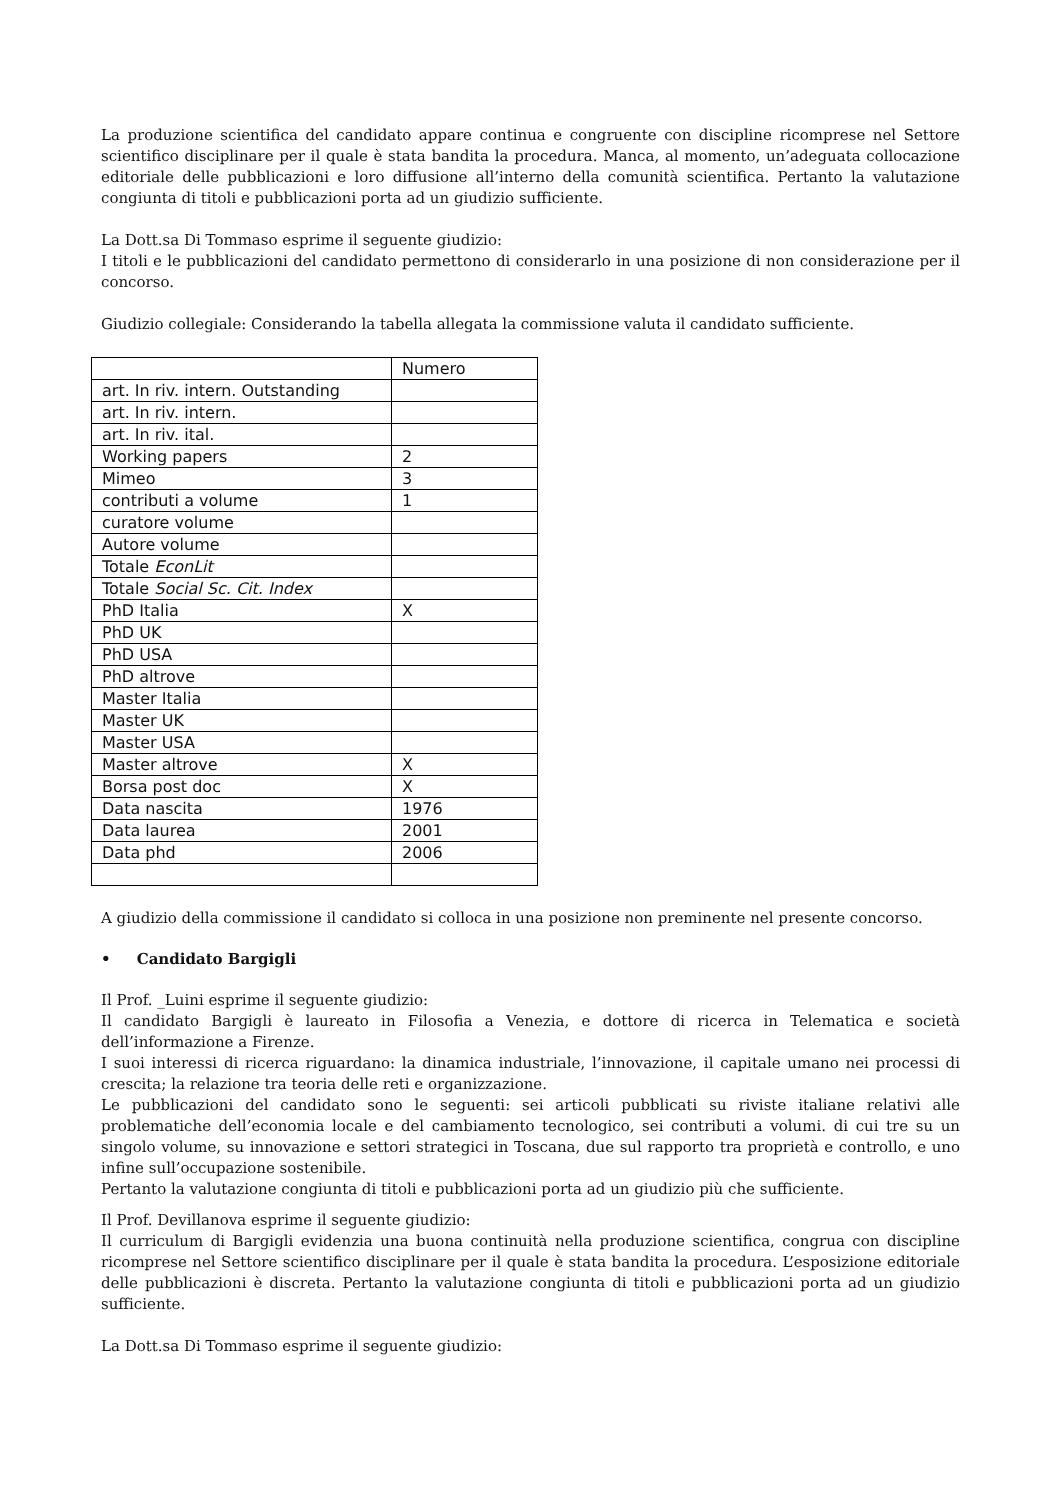La produzione scientifica del candidato appare continua e congruente con discipline ricomprese nel Settore scientifico disciplinare per il quale è stata bandita la procedura. Manca, al momento, un’adeguata collocazione editoriale delle pubblicazioni e loro diffusione all’interno della comunità scientifica. Pertanto la valutazione congiunta di titoli e pubblicazioni porta ad un giudizio sufficiente.
La Dott.sa Di Tommaso esprime il seguente giudizio:
I titoli e le pubblicazioni del candidato permettono di considerarlo in una posizione di non considerazione per il concorso.
Giudizio collegiale: Considerando la tabella allegata la commissione valuta il candidato sufficiente.
| | Numero |
| art. In riv. intern. Outstanding | |
| art. In riv. intern. | |
| art. In riv. ital. | |
| Working papers | 2 |
| Mimeo | 3 |
| contributi a volume | 1 |
| curatore volume | |
| Autore volume | |
| Totale EconLit | |
| Totale Social Sc. Cit. Index | |
| PhD Italia | X |
| PhD UK | |
| PhD USA | |
| PhD altrove | |
| Master Italia | |
| Master UK | |
| Master USA | |
| Master altrove | X |
| Borsa post doc | X |
| Data nascita | 1976 |
| Data laurea | 2001 |
| Data phd | 2006 |
A giudizio della commissione il candidato si colloca in una posizione non preminente nel presente concorso.
• Candidato Bargigli
Il Prof. _Luini esprime il seguente giudizio:
Il candidato Bargigli è laureato in Filosofia a Venezia, e dottore di ricerca in Telematica e società dell’informazione a Firenze.
I suoi interessi di ricerca riguardano: la dinamica industriale, l’innovazione, il capitale umano nei processi di crescita; la relazione tra teoria delle reti e organizzazione.
Le pubblicazioni del candidato sono le seguenti: sei articoli pubblicati su riviste italiane relativi alle problematiche dell’economia locale e del cambiamento tecnologico, sei contributi a volumi. di cui tre su un singolo volume, su innovazione e settori strategici in Toscana, due sul rapporto tra proprietà e controllo, e uno infine sull’occupazione sostenibile.
Pertanto la valutazione congiunta di titoli e pubblicazioni porta ad un giudizio più che sufficiente.
Il Prof. Devillanova esprime il seguente giudizio:
Il curriculum di Bargigli evidenzia una buona continuità nella produzione scientifica, congrua con discipline ricomprese nel Settore scientifico disciplinare per il quale è stata bandita la procedura. L’esposizione editoriale delle pubblicazioni è discreta. Pertanto la valutazione congiunta di titoli e pubblicazioni porta ad un giudizio sufficiente.
La Dott.sa Di Tommaso esprime il seguente giudizio: